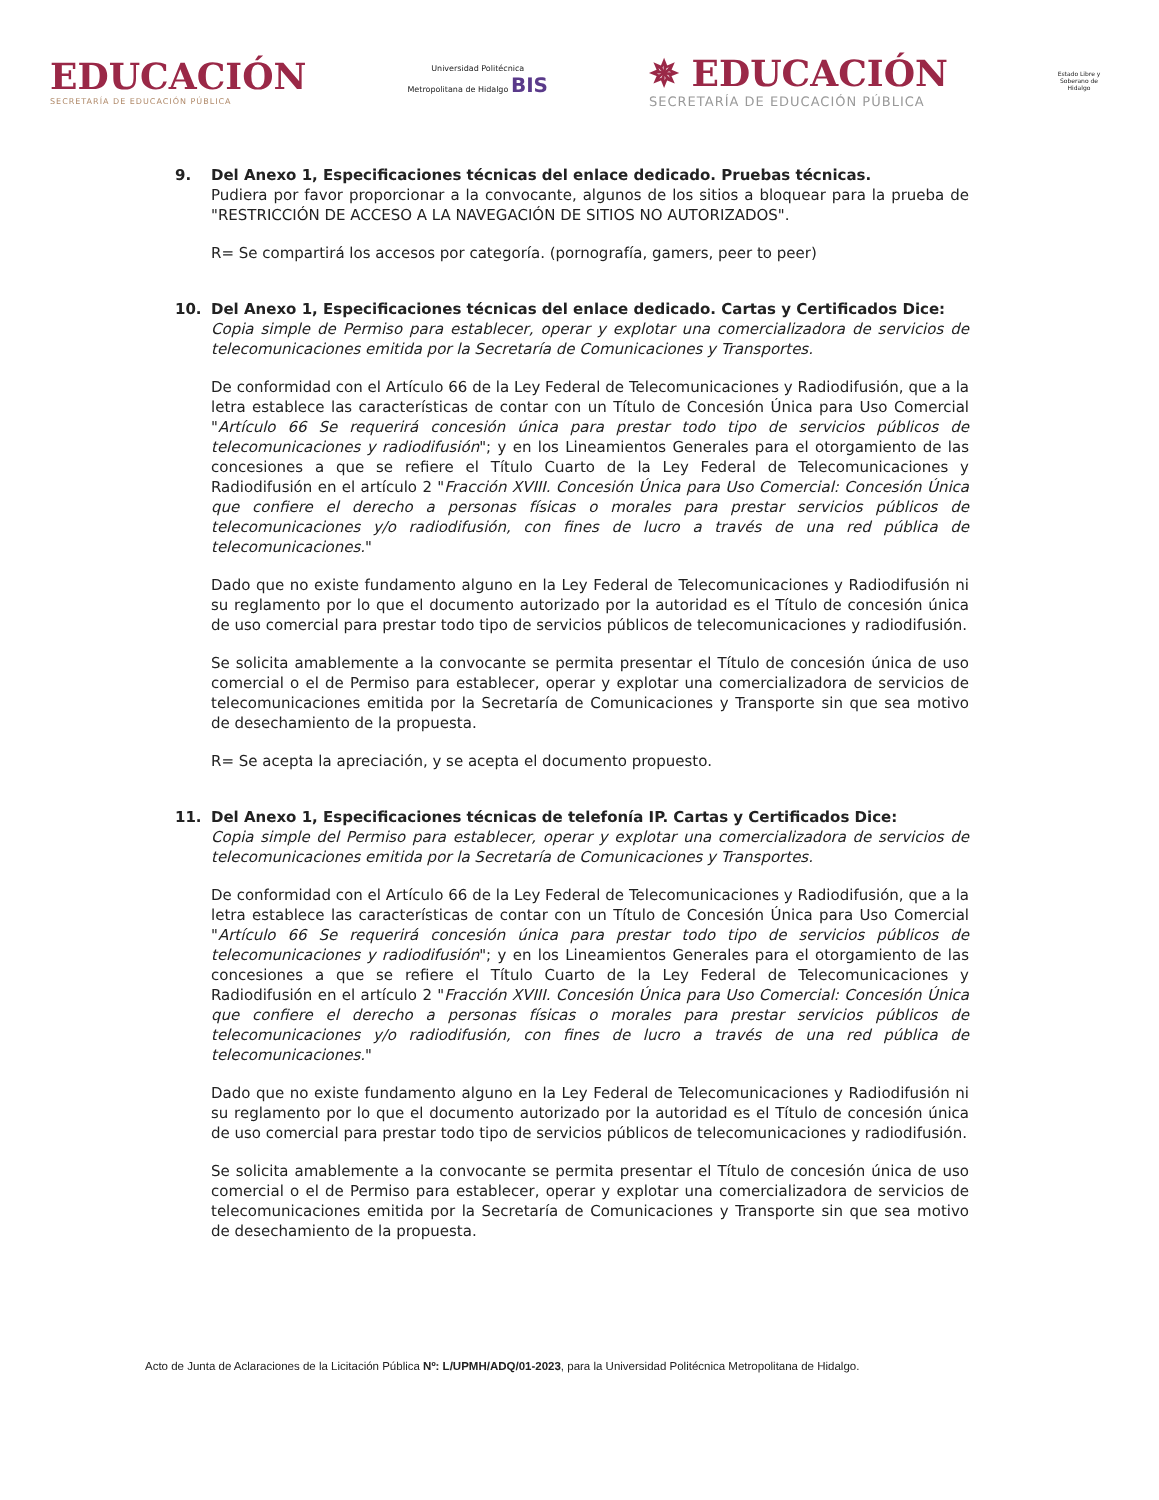EDUCACIÓN
SECRETARÍA DE EDUCACIÓN PÚBLICA
Universidad Politécnica
Metropolitana de Hidalgo BIS
✵ EDUCACIÓN
SECRETARÍA DE EDUCACIÓN PÚBLICA
Estado Libre y Soberano de Hidalgo
9. Del Anexo 1, Especificaciones técnicas del enlace dedicado. Pruebas técnicas.
Pudiera por favor proporcionar a la convocante, algunos de los sitios a bloquear para la prueba de "RESTRICCIÓN DE ACCESO A LA NAVEGACIÓN DE SITIOS NO AUTORIZADOS".
R= Se compartirá los accesos por categoría. (pornografía, gamers, peer to peer)
10. Del Anexo 1, Especificaciones técnicas del enlace dedicado. Cartas y Certificados Dice:
Copia simple de Permiso para establecer, operar y explotar una comercializadora de servicios de telecomunicaciones emitida por la Secretaría de Comunicaciones y Transportes.
De conformidad con el Artículo 66 de la Ley Federal de Telecomunicaciones y Radiodifusión, que a la letra establece las características de contar con un Título de Concesión Única para Uso Comercial "Artículo 66 Se requerirá concesión única para prestar todo tipo de servicios públicos de telecomunicaciones y radiodifusión"; y en los Lineamientos Generales para el otorgamiento de las concesiones a que se refiere el Título Cuarto de la Ley Federal de Telecomunicaciones y Radiodifusión en el artículo 2 "Fracción XVIII. Concesión Única para Uso Comercial: Concesión Única que confiere el derecho a personas físicas o morales para prestar servicios públicos de telecomunicaciones y/o radiodifusión, con fines de lucro a través de una red pública de telecomunicaciones."
Dado que no existe fundamento alguno en la Ley Federal de Telecomunicaciones y Radiodifusión ni su reglamento por lo que el documento autorizado por la autoridad es el Título de concesión única de uso comercial para prestar todo tipo de servicios públicos de telecomunicaciones y radiodifusión.
Se solicita amablemente a la convocante se permita presentar el Título de concesión única de uso comercial o el de Permiso para establecer, operar y explotar una comercializadora de servicios de telecomunicaciones emitida por la Secretaría de Comunicaciones y Transporte sin que sea motivo de desechamiento de la propuesta.
R= Se acepta la apreciación, y se acepta el documento propuesto.
11. Del Anexo 1, Especificaciones técnicas de telefonía IP. Cartas y Certificados Dice:
Copia simple del Permiso para establecer, operar y explotar una comercializadora de servicios de telecomunicaciones emitida por la Secretaría de Comunicaciones y Transportes.
De conformidad con el Artículo 66 de la Ley Federal de Telecomunicaciones y Radiodifusión, que a la letra establece las características de contar con un Título de Concesión Única para Uso Comercial "Artículo 66 Se requerirá concesión única para prestar todo tipo de servicios públicos de telecomunicaciones y radiodifusión"; y en los Lineamientos Generales para el otorgamiento de las concesiones a que se refiere el Título Cuarto de la Ley Federal de Telecomunicaciones y Radiodifusión en el artículo 2 "Fracción XVIII. Concesión Única para Uso Comercial: Concesión Única que confiere el derecho a personas físicas o morales para prestar servicios públicos de telecomunicaciones y/o radiodifusión, con fines de lucro a través de una red pública de telecomunicaciones."
Dado que no existe fundamento alguno en la Ley Federal de Telecomunicaciones y Radiodifusión ni su reglamento por lo que el documento autorizado por la autoridad es el Título de concesión única de uso comercial para prestar todo tipo de servicios públicos de telecomunicaciones y radiodifusión.
Se solicita amablemente a la convocante se permita presentar el Título de concesión única de uso comercial o el de Permiso para establecer, operar y explotar una comercializadora de servicios de telecomunicaciones emitida por la Secretaría de Comunicaciones y Transporte sin que sea motivo de desechamiento de la propuesta.
Acto de Junta de Aclaraciones de la Licitación Pública Nº: L/UPMH/ADQ/01-2023, para la Universidad Politécnica Metropolitana de Hidalgo.